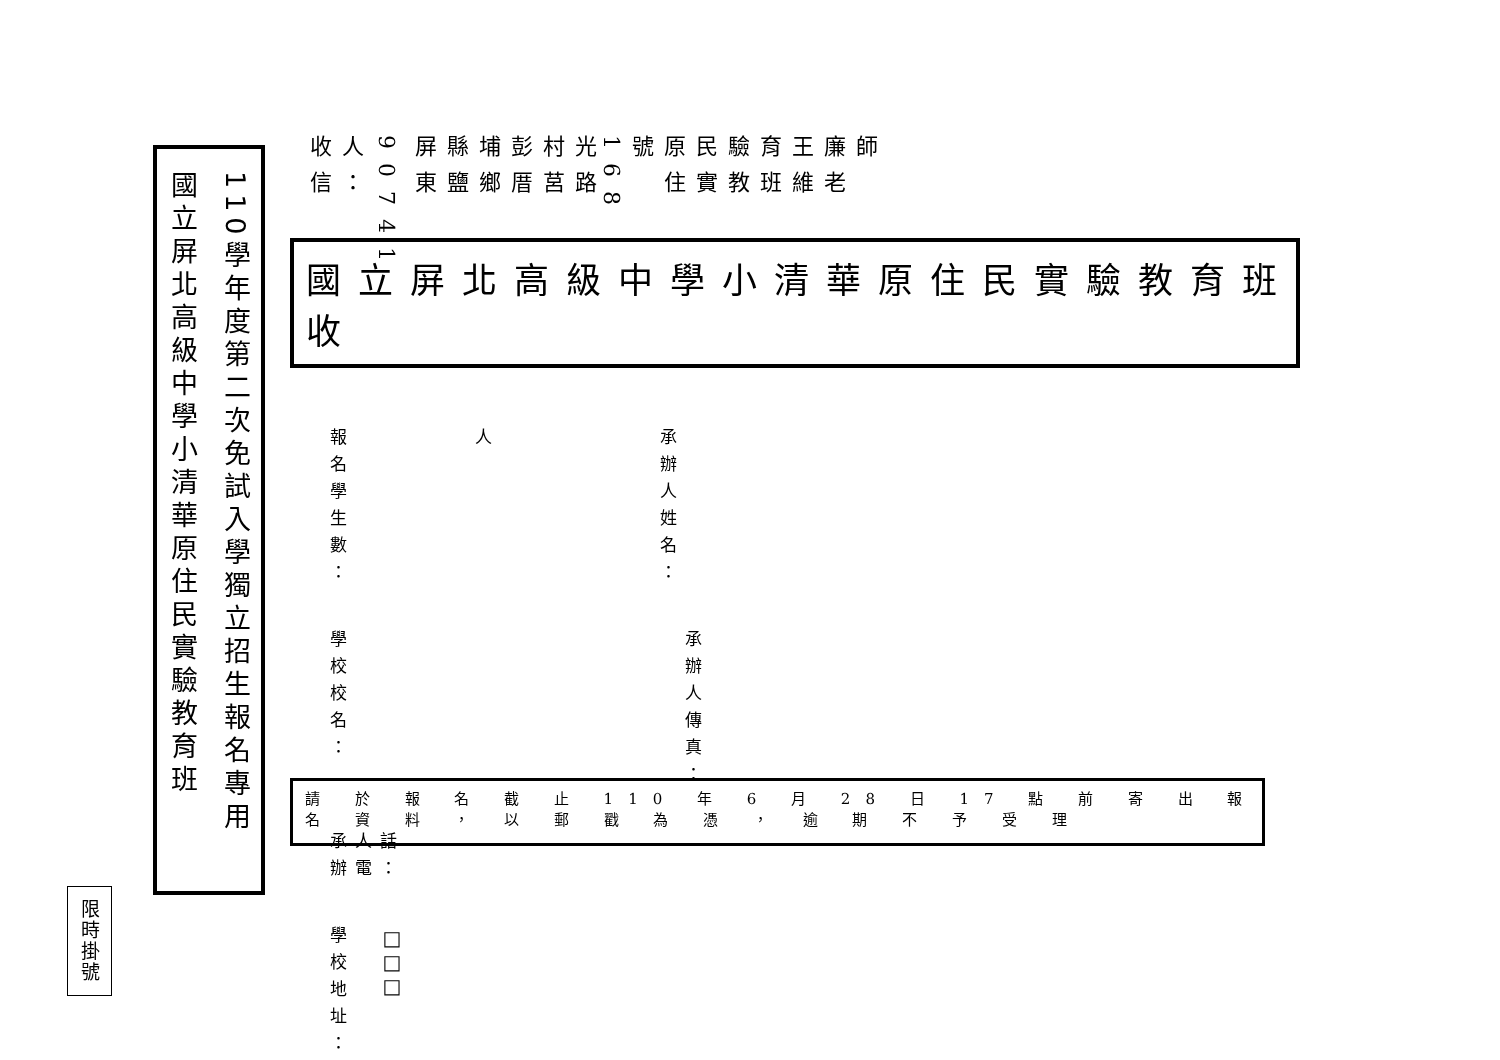限時掛號
國立屏北高級中學小清華原住民實驗教育班
110學年度第二次免試入學獨立招生報名專用
收信人：
90741
屏東縣鹽埔鄉彭厝村莒光路168號
原住民實驗教育班　王維廉老師
國立屏北高級中學小清華原住民實驗教育班　收
報名學生數：
人
承辦人姓名：
學校校名：
承辦人傳真：
承辦人電話：
學校地址：
□□□
請 於 報 名 截 止 110 年 6 月 28 日 17 點 前 寄 出 報 名 資 料 ， 以 郵 戳 為 憑 ， 逾 期 不 予 受 理